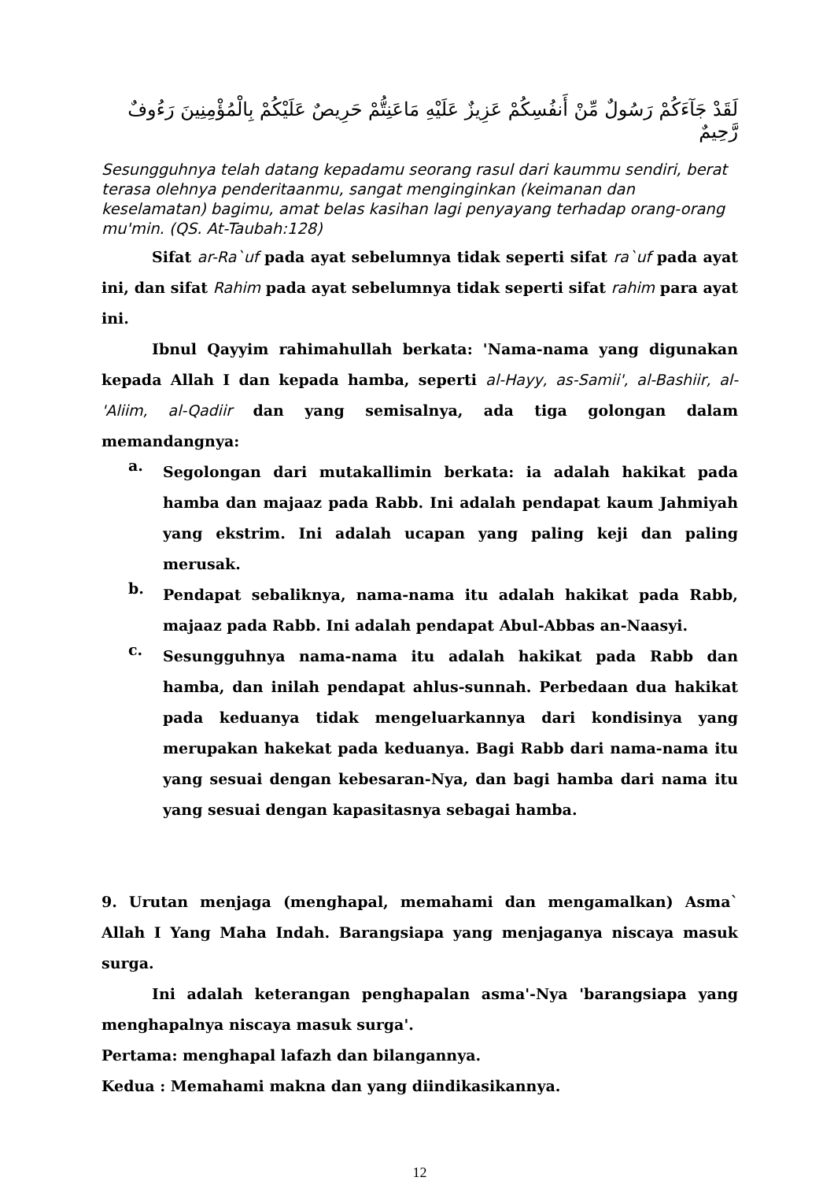لَقَدْ جَآءَكُمْ رَسُولٌ مِّنْ أَنفُسِكُمْ عَزِيزٌ عَلَيْهِ مَاعَنِتُّمْ حَرِيصٌ عَلَيْكُمْ بِالْمُؤْمِنِينَ رَءُوفٌ رَّحِيمٌ
Sesungguhnya telah datang kepadamu seorang rasul dari kaummu sendiri, berat terasa olehnya penderitaanmu, sangat menginginkan (keimanan dan keselamatan) bagimu, amat belas kasihan lagi penyayang terhadap orang-orang mu'min. (QS. At-Taubah:128)
Sifat ar-Ra`uf pada ayat sebelumnya tidak seperti sifat ra`uf pada ayat ini, dan sifat Rahim pada ayat sebelumnya tidak seperti sifat rahim para ayat ini.
Ibnul Qayyim rahimahullah berkata: 'Nama-nama yang digunakan kepada Allah I dan kepada hamba, seperti al-Hayy, as-Samii', al-Bashiir, al-'Aliim, al-Qadiir dan yang semisalnya, ada tiga golongan dalam memandangnya:
a.
Segolongan dari mutakallimin berkata: ia adalah hakikat pada hamba dan majaaz pada Rabb. Ini adalah pendapat kaum Jahmiyah yang ekstrim. Ini adalah ucapan yang paling keji dan paling merusak.
b.
Pendapat sebaliknya, nama-nama itu adalah hakikat pada Rabb, majaaz pada Rabb. Ini adalah pendapat Abul-Abbas an-Naasyi.
c.
Sesungguhnya nama-nama itu adalah hakikat pada Rabb dan hamba, dan inilah pendapat ahlus-sunnah. Perbedaan dua hakikat pada keduanya tidak mengeluarkannya dari kondisinya yang merupakan hakekat pada keduanya. Bagi Rabb dari nama-nama itu yang sesuai dengan kebesaran-Nya, dan bagi hamba dari nama itu yang sesuai dengan kapasitasnya sebagai hamba.
9. Urutan menjaga (menghapal, memahami dan mengamalkan) Asma` Allah I Yang Maha Indah. Barangsiapa yang menjaganya niscaya masuk surga.
Ini adalah keterangan penghapalan asma'-Nya 'barangsiapa yang menghapalnya niscaya masuk surga'.
Pertama: menghapal lafazh dan bilangannya.
Kedua : Memahami makna dan yang diindikasikannya.
12